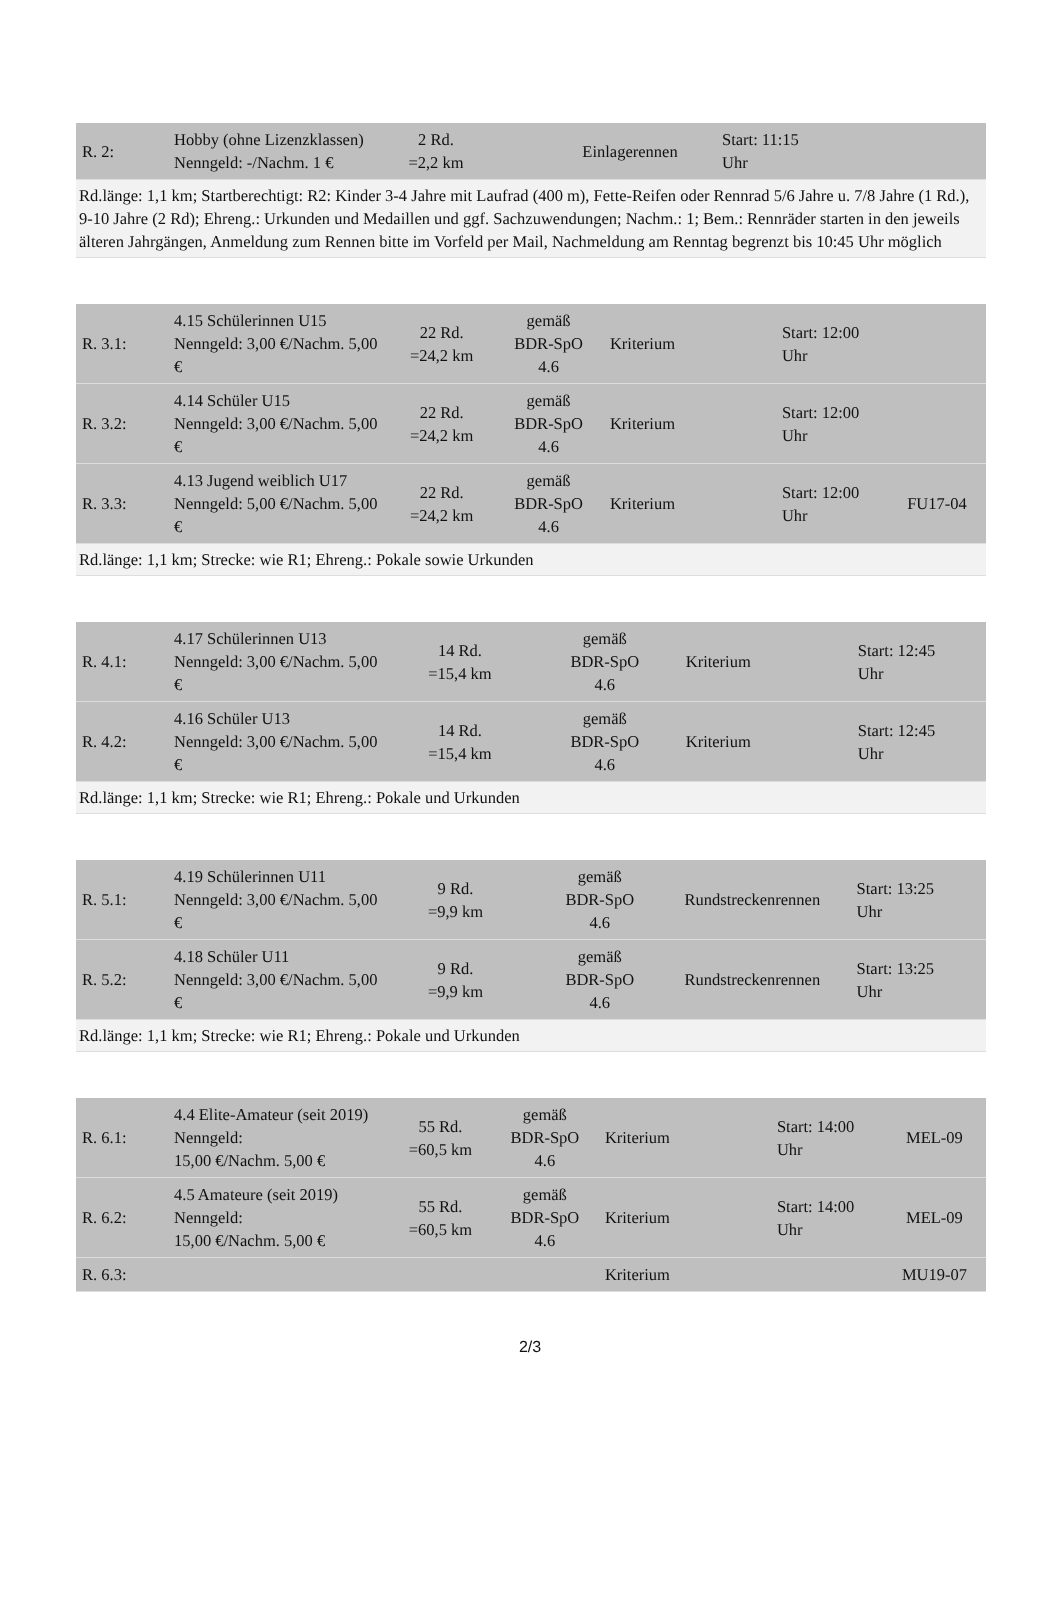| R. 2: | Hobby (ohne Lizenzklassen) Nenngeld: -/Nachm. 1 € | 2 Rd. =2,2 km | | Einlagerennen | Start: 11:15 Uhr | |
| Rd.länge: 1,1 km; Startberechtigt: R2: Kinder 3-4 Jahre mit Laufrad (400 m), Fette-Reifen oder Rennrad 5/6 Jahre u. 7/8 Jahre (1 Rd.), 9-10 Jahre (2 Rd); Ehreng.: Urkunden und Medaillen und ggf. Sachzuwendungen; Nachm.: 1; Bem.: Rennräder starten in den jeweils älteren Jahrgängen, Anmeldung zum Rennen bitte im Vorfeld per Mail, Nachmeldung am Renntag begrenzt bis 10:45 Uhr möglich | | | | | | |
| R. 3.1: | 4.15 Schülerinnen U15 Nenngeld: 3,00 €/Nachm. 5,00 € | 22 Rd. =24,2 km | gemäß BDR-SpO 4.6 | Kriterium | Start: 12:00 Uhr | |
| R. 3.2: | 4.14 Schüler U15 Nenngeld: 3,00 €/Nachm. 5,00 € | 22 Rd. =24,2 km | gemäß BDR-SpO 4.6 | Kriterium | Start: 12:00 Uhr | |
| R. 3.3: | 4.13 Jugend weiblich U17 Nenngeld: 5,00 €/Nachm. 5,00 € | 22 Rd. =24,2 km | gemäß BDR-SpO 4.6 | Kriterium | Start: 12:00 Uhr | FU17-04 |
| Rd.länge: 1,1 km; Strecke: wie R1; Ehreng.: Pokale sowie Urkunden | | | | | | |
| R. 4.1: | 4.17 Schülerinnen U13 Nenngeld: 3,00 €/Nachm. 5,00 € | 14 Rd. =15,4 km | gemäß BDR-SpO 4.6 | Kriterium | Start: 12:45 Uhr | |
| R. 4.2: | 4.16 Schüler U13 Nenngeld: 3,00 €/Nachm. 5,00 € | 14 Rd. =15,4 km | gemäß BDR-SpO 4.6 | Kriterium | Start: 12:45 Uhr | |
| Rd.länge: 1,1 km; Strecke: wie R1; Ehreng.: Pokale und Urkunden | | | | | | |
| R. 5.1: | 4.19 Schülerinnen U11 Nenngeld: 3,00 €/Nachm. 5,00 € | 9 Rd. =9,9 km | gemäß BDR-SpO 4.6 | Rundstreckenrennen | Start: 13:25 Uhr | |
| R. 5.2: | 4.18 Schüler U11 Nenngeld: 3,00 €/Nachm. 5,00 € | 9 Rd. =9,9 km | gemäß BDR-SpO 4.6 | Rundstreckenrennen | Start: 13:25 Uhr | |
| Rd.länge: 1,1 km; Strecke: wie R1; Ehreng.: Pokale und Urkunden | | | | | | |
| R. 6.1: | 4.4 Elite-Amateur (seit 2019) Nenngeld: 15,00 €/Nachm. 5,00 € | 55 Rd. =60,5 km | gemäß BDR-SpO 4.6 | Kriterium | Start: 14:00 Uhr | MEL-09 |
| R. 6.2: | 4.5 Amateure (seit 2019) Nenngeld: 15,00 €/Nachm. 5,00 € | 55 Rd. =60,5 km | gemäß BDR-SpO 4.6 | Kriterium | Start: 14:00 Uhr | MEL-09 |
| R. 6.3: | | | | Kriterium | | MU19-07 |
2/3